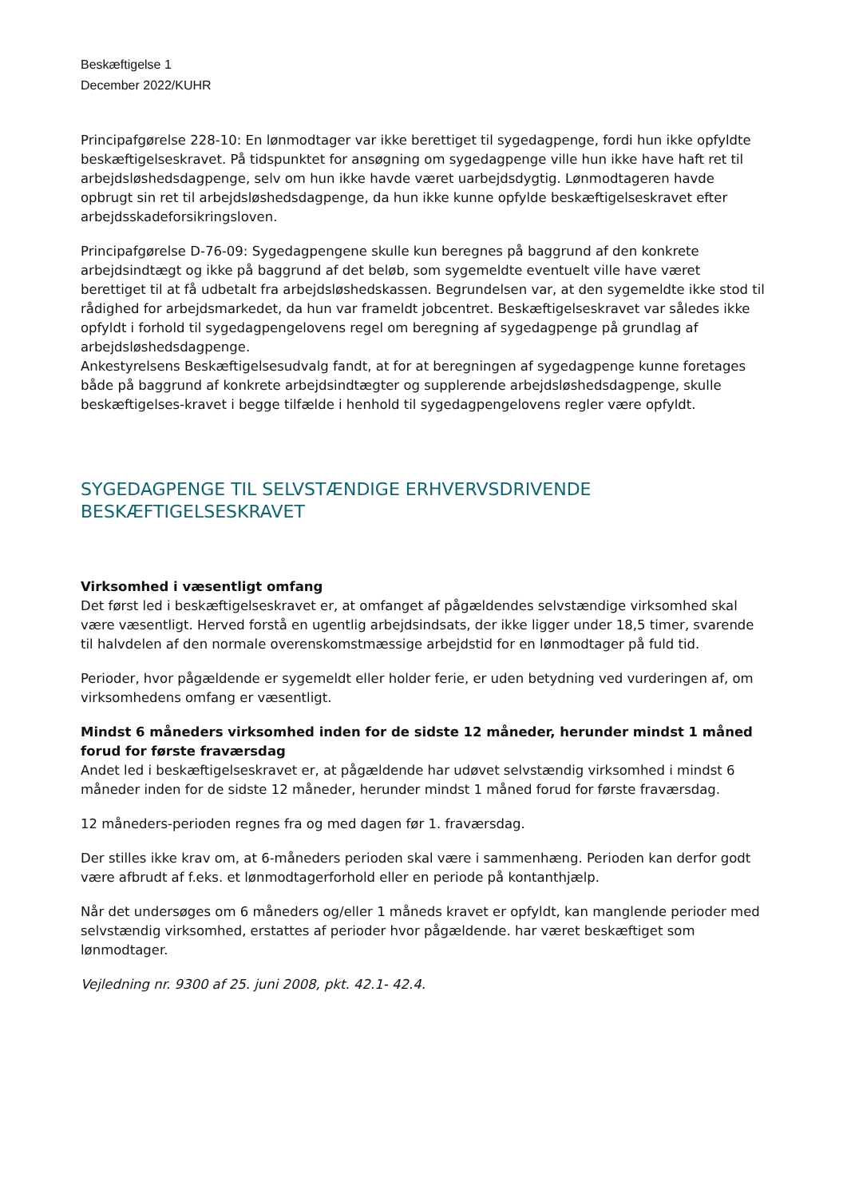Beskæftigelse 1
December 2022/KUHR
Principafgørelse 228-10: En lønmodtager var ikke berettiget til sygedagpenge, fordi hun ikke opfyldte beskæftigelseskravet. På tidspunktet for ansøgning om sygedagpenge ville hun ikke have haft ret til arbejdsløshedsdagpenge, selv om hun ikke havde været uarbejdsdygtig. Lønmodtageren havde opbrugt sin ret til arbejdsløshedsdagpenge, da hun ikke kunne opfylde beskæftigelseskravet efter arbejdsskadeforsikringsloven.
Principafgørelse D-76-09: Sygedagpengene skulle kun beregnes på baggrund af den konkrete arbejdsindtægt og ikke på baggrund af det beløb, som sygemeldte eventuelt ville have været berettiget til at få udbetalt fra arbejdsløshedskassen. Begrundelsen var, at den sygemeldte ikke stod til rådighed for arbejdsmarkedet, da hun var frameldt jobcentret. Beskæftigelseskravet var således ikke opfyldt i forhold til sygedagpengelovens regel om beregning af sygedagpenge på grundlag af arbejdsløshedsdagpenge.
Ankestyrelsens Beskæftigelsesudvalg fandt, at for at beregningen af sygedagpenge kunne foretages både på baggrund af konkrete arbejdsindtægter og supplerende arbejdsløshedsdagpenge, skulle beskæftigelses-kravet i begge tilfælde i henhold til sygedagpengelovens regler være opfyldt.
SYGEDAGPENGE TIL SELVSTÆNDIGE ERHVERVSDRIVENDE BESKÆFTIGELSESKRAVET
Virksomhed i væsentligt omfang
Det først led i beskæftigelseskravet er, at omfanget af pågældendes selvstændige virksomhed skal være væsentligt. Herved forstå en ugentlig arbejdsindsats, der ikke ligger under 18,5 timer, svarende til halvdelen af den normale overenskomstmæssige arbejdstid for en lønmodtager på fuld tid.
Perioder, hvor pågældende er sygemeldt eller holder ferie, er uden betydning ved vurderingen af, om virksomhedens omfang er væsentligt.
Mindst 6 måneders virksomhed inden for de sidste 12 måneder, herunder mindst 1 måned forud for første fraværsdag
Andet led i beskæftigelseskravet er, at pågældende har udøvet selvstændig virksomhed i mindst 6 måneder inden for de sidste 12 måneder, herunder mindst 1 måned forud for første fraværsdag.
12 måneders-perioden regnes fra og med dagen før 1. fraværsdag.
Der stilles ikke krav om, at 6-måneders perioden skal være i sammenhæng. Perioden kan derfor godt være afbrudt af f.eks. et lønmodtagerforhold eller en periode på kontanthjælp.
Når det undersøges om 6 måneders og/eller 1 måneds kravet er opfyldt, kan manglende perioder med selvstændig virksomhed, erstattes af perioder hvor pågældende. har været beskæftiget som lønmodtager.
Vejledning nr. 9300 af 25. juni 2008, pkt. 42.1- 42.4.